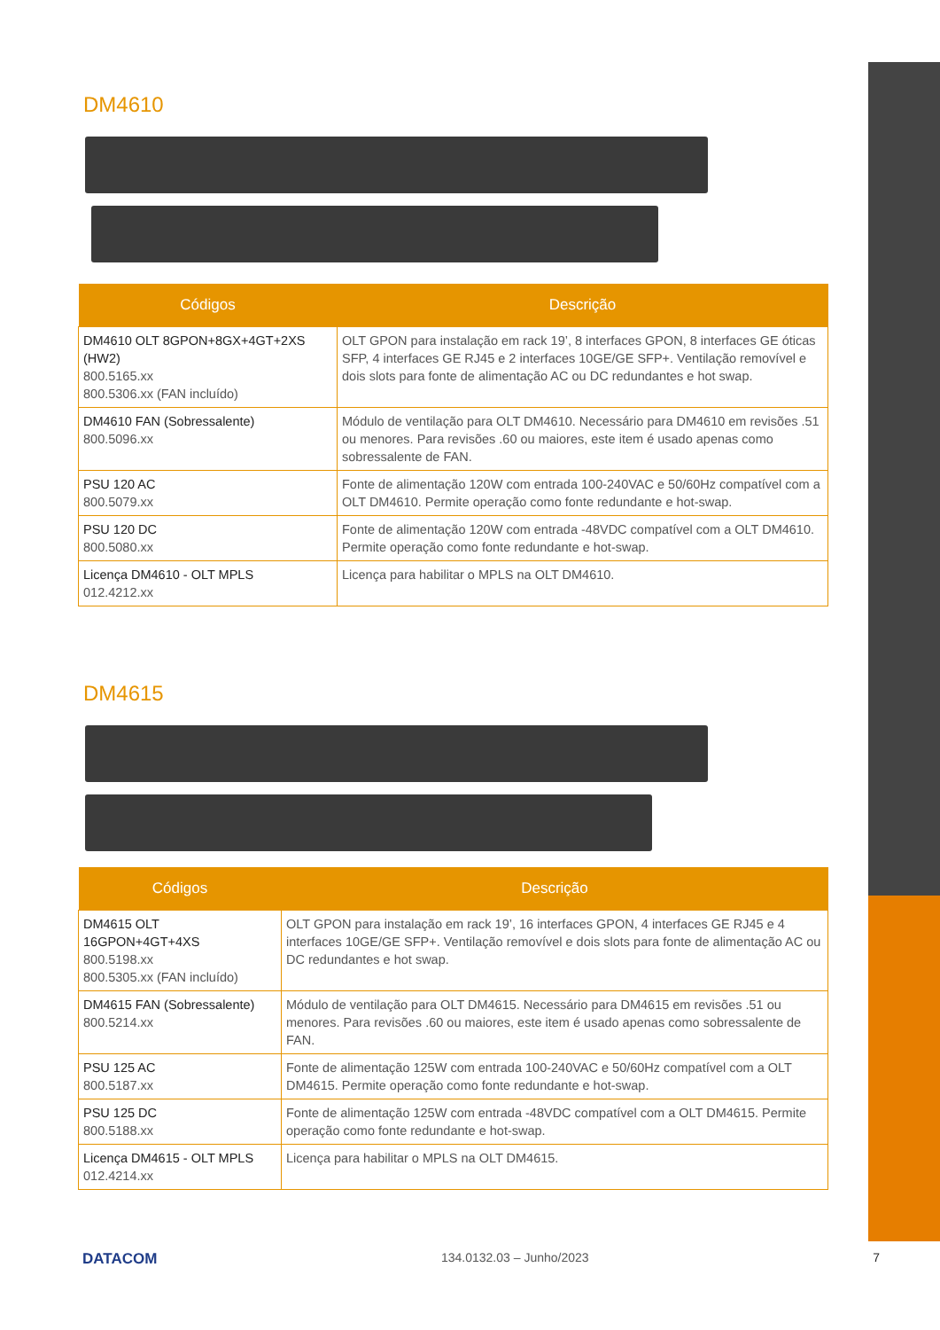DM4610
| Códigos | Descrição |
| --- | --- |
| DM4610 OLT 8GPON+8GX+4GT+2XS (HW2) 800.5165.xx 800.5306.xx (FAN incluído) | OLT GPON para instalação em rack 19’, 8 interfaces GPON, 8 interfaces GE óticas SFP, 4 interfaces GE RJ45 e 2 interfaces 10GE/GE SFP+. Ventilação removível e dois slots para fonte de alimentação AC ou DC redundantes e hot swap. |
| DM4610 FAN (Sobressalente) 800.5096.xx | Módulo de ventilação para OLT DM4610. Necessário para DM4610 em revisões .51 ou menores. Para revisões .60 ou maiores, este item é usado apenas como sobressalente de FAN. |
| PSU 120 AC 800.5079.xx | Fonte de alimentação 120W com entrada 100-240VAC e 50/60Hz compatível com a OLT DM4610. Permite operação como fonte redundante e hot-swap. |
| PSU 120 DC 800.5080.xx | Fonte de alimentação 120W com entrada -48VDC compatível com a OLT DM4610. Permite operação como fonte redundante e hot-swap. |
| Licença DM4610 - OLT MPLS 012.4212.xx | Licença para habilitar o MPLS na OLT DM4610. |
DM4615
| Códigos | Descrição |
| --- | --- |
| DM4615 OLT 16GPON+4GT+4XS 800.5198.xx 800.5305.xx (FAN incluído) | OLT GPON para instalação em rack 19’, 16 interfaces GPON, 4 interfaces GE RJ45 e 4 interfaces 10GE/GE SFP+. Ventilação removível e dois slots para fonte de alimentação AC ou DC redundantes e hot swap. |
| DM4615 FAN (Sobressalente) 800.5214.xx | Módulo de ventilação para OLT DM4615. Necessário para DM4615 em revisões .51 ou menores. Para revisões .60 ou maiores, este item é usado apenas como sobressalente de FAN. |
| PSU 125 AC 800.5187.xx | Fonte de alimentação 125W com entrada 100-240VAC e 50/60Hz compatível com a OLT DM4615. Permite operação como fonte redundante e hot-swap. |
| PSU 125 DC 800.5188.xx | Fonte de alimentação 125W com entrada -48VDC compatível com a OLT DM4615. Permite operação como fonte redundante e hot-swap. |
| Licença DM4615 - OLT MPLS 012.4214.xx | Licença para habilitar o MPLS na OLT DM4615. |
DATACOM 134.0132.03 – Junho/2023 7